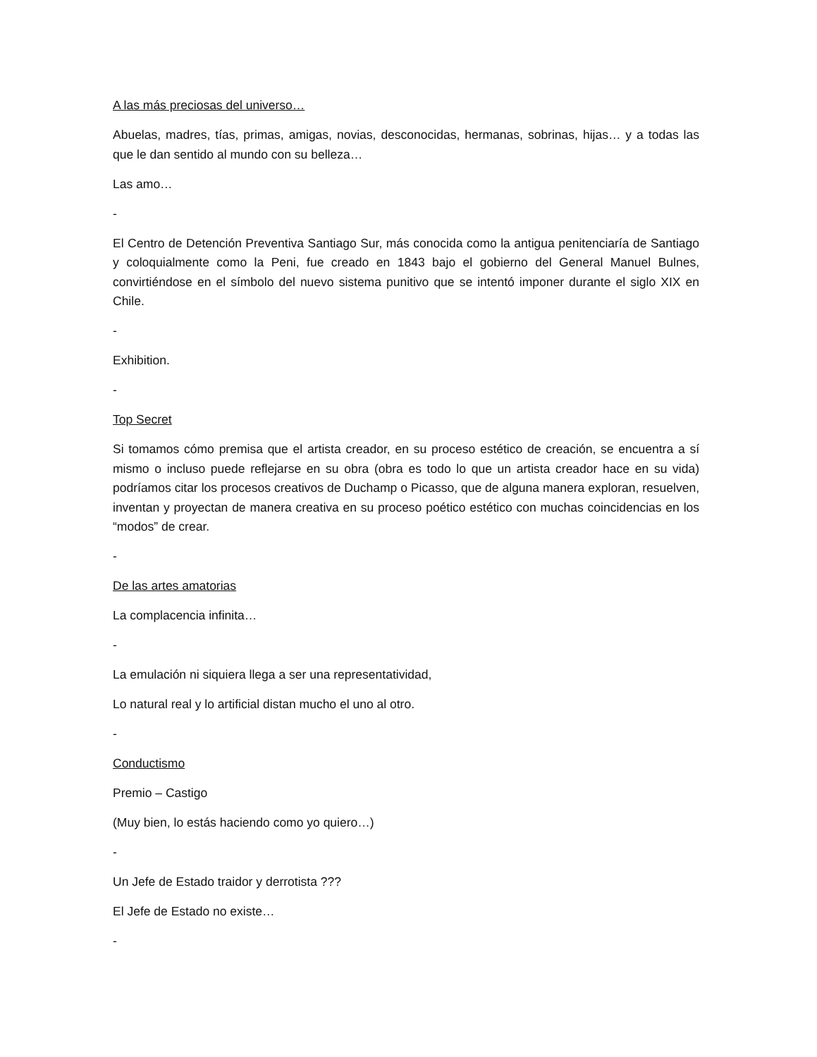A las más preciosas del universo…
Abuelas, madres, tías, primas, amigas, novias, desconocidas, hermanas, sobrinas, hijas… y a todas las que le dan sentido al mundo con su belleza…
Las amo…
-
El Centro de Detención Preventiva Santiago Sur, más conocida como la antigua penitenciaría de Santiago y coloquialmente como la Peni, fue creado en 1843 bajo el gobierno del General Manuel Bulnes, convirtiéndose en el símbolo del nuevo sistema punitivo que se intentó imponer durante el siglo XIX en Chile.
-
Exhibition.
-
Top Secret
Si tomamos cómo premisa que el artista creador, en su proceso estético de creación, se encuentra a sí mismo o incluso puede reflejarse en su obra (obra es todo lo que un artista creador hace en su vida) podríamos citar los procesos creativos de Duchamp o Picasso, que de alguna manera exploran, resuelven, inventan y proyectan de manera creativa en su proceso poético estético con muchas coincidencias en los “modos” de crear.
-
De las artes amatorias
La complacencia infinita…
-
La emulación ni siquiera llega a ser una representatividad,
Lo natural real y lo artificial distan mucho el uno al otro.
-
Conductismo
Premio – Castigo
(Muy bien, lo estás haciendo como yo quiero…)
-
Un Jefe de Estado traidor y derrotista ???
El Jefe de Estado no existe…
-